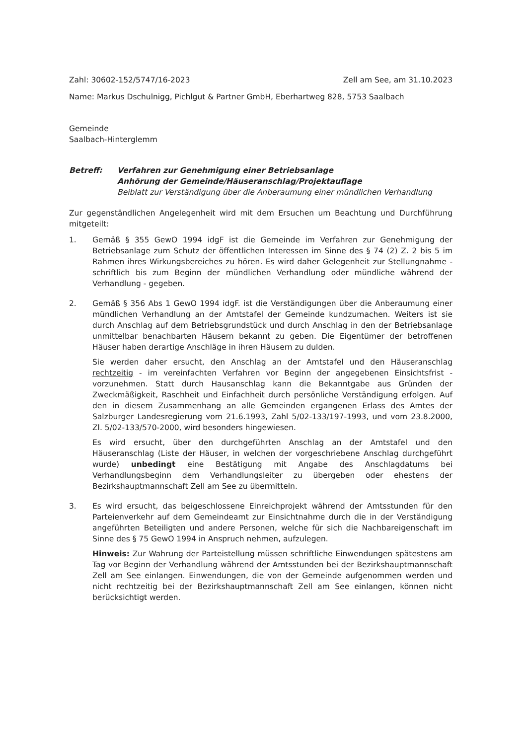Zahl: 30602-152/5747/16-2023 Zell am See, am 31.10.2023
Name: Markus Dschulnigg, Pichlgut & Partner GmbH, Eberhartweg 828, 5753 Saalbach
Gemeinde
Saalbach-Hinterglemm
Betreff: Verfahren zur Genehmigung einer Betriebsanlage
Anhörung der Gemeinde/Häuseranschlag/Projektauflage
Beiblatt zur Verständigung über die Anberaumung einer mündlichen Verhandlung
Zur gegenständlichen Angelegenheit wird mit dem Ersuchen um Beachtung und Durchführung mitgeteilt:
1. Gemäß § 355 GewO 1994 idgF ist die Gemeinde im Verfahren zur Genehmigung der Betriebsanlage zum Schutz der öffentlichen Interessen im Sinne des § 74 (2) Z. 2 bis 5 im Rahmen ihres Wirkungsbereiches zu hören. Es wird daher Gelegenheit zur Stellungnahme - schriftlich bis zum Beginn der mündlichen Verhandlung oder mündliche während der Verhandlung - gegeben.
2. Gemäß § 356 Abs 1 GewO 1994 idgF. ist die Verständigungen über die Anberaumung einer mündlichen Verhandlung an der Amtstafel der Gemeinde kundzumachen. Weiters ist sie durch Anschlag auf dem Betriebsgrundstück und durch Anschlag in den der Betriebsanlage unmittelbar benachbarten Häusern bekannt zu geben. Die Eigentümer der betroffenen Häuser haben derartige Anschläge in ihren Häusern zu dulden.
Sie werden daher ersucht, den Anschlag an der Amtstafel und den Häuseranschlag rechtzeitig - im vereinfachten Verfahren vor Beginn der angegebenen Einsichtsfrist - vorzunehmen. Statt durch Hausanschlag kann die Bekanntgabe aus Gründen der Zweckmäßigkeit, Raschheit und Einfachheit durch persönliche Verständigung erfolgen. Auf den in diesem Zusammenhang an alle Gemeinden ergangenen Erlass des Amtes der Salzburger Landesregierung vom 21.6.1993, Zahl 5/02-133/197-1993, und vom 23.8.2000, Zl. 5/02-133/570-2000, wird besonders hingewiesen.
Es wird ersucht, über den durchgeführten Anschlag an der Amtstafel und den Häuseranschlag (Liste der Häuser, in welchen der vorgeschriebene Anschlag durchgeführt wurde) unbedingt eine Bestätigung mit Angabe des Anschlagdatums bei Verhandlungsbeginn dem Verhandlungsleiter zu übergeben oder ehestens der Bezirkshauptmannschaft Zell am See zu übermitteln.
3. Es wird ersucht, das beigeschlossene Einreichprojekt während der Amtsstunden für den Parteienverkehr auf dem Gemeindeamt zur Einsichtnahme durch die in der Verständigung angeführten Beteiligten und andere Personen, welche für sich die Nachbareigenschaft im Sinne des § 75 GewO 1994 in Anspruch nehmen, aufzulegen.
Hinweis: Zur Wahrung der Parteistellung müssen schriftliche Einwendungen spätestens am Tag vor Beginn der Verhandlung während der Amtsstunden bei der Bezirkshauptmannschaft Zell am See einlangen. Einwendungen, die von der Gemeinde aufgenommen werden und nicht rechtzeitig bei der Bezirkshauptmannschaft Zell am See einlangen, können nicht berücksichtigt werden.